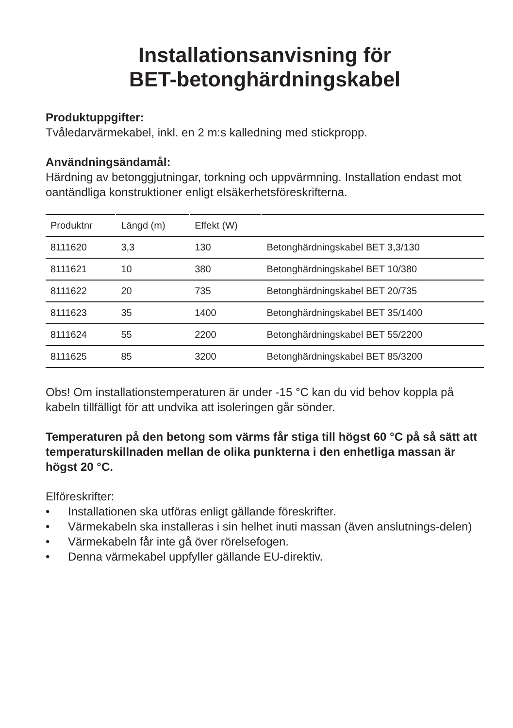Installationsanvisning för
BET-betonghärdningskabel
Produktuppgifter:
Tvåledarvärmekabel, inkl. en 2 m:s kalledning med stickpropp.
Användningsändamål:
Härdning av betonggjutningar, torkning och uppvärmning. Installation endast mot oantändliga konstruktioner enligt elsäkerhetsföreskrifterna.
| Produktnr | Längd (m) | Effekt (W) | |
| --- | --- | --- | --- |
| 8111620 | 3,3 | 130 | Betonghärdningskabel BET 3,3/130 |
| 8111621 | 10 | 380 | Betonghärdningskabel BET 10/380 |
| 8111622 | 20 | 735 | Betonghärdningskabel BET 20/735 |
| 8111623 | 35 | 1400 | Betonghärdningskabel BET 35/1400 |
| 8111624 | 55 | 2200 | Betonghärdningskabel BET 55/2200 |
| 8111625 | 85 | 3200 | Betonghärdningskabel BET 85/3200 |
Obs! Om installationstemperaturen är under -15 °C kan du vid behov koppla på kabeln tillfälligt för att undvika att isoleringen går sönder.
Temperaturen på den betong som värms får stiga till högst 60 °C på så sätt att temperaturskillnaden mellan de olika punkterna i den enhetliga massan är högst 20 °C.
Elföreskrifter:
• Installationen ska utföras enligt gällande föreskrifter.
• Värmekabeln ska installeras i sin helhet inuti massan (även anslutnings-delen)
• Värmekabeln får inte gå över rörelsefogen.
• Denna värmekabel uppfyller gällande EU-direktiv.